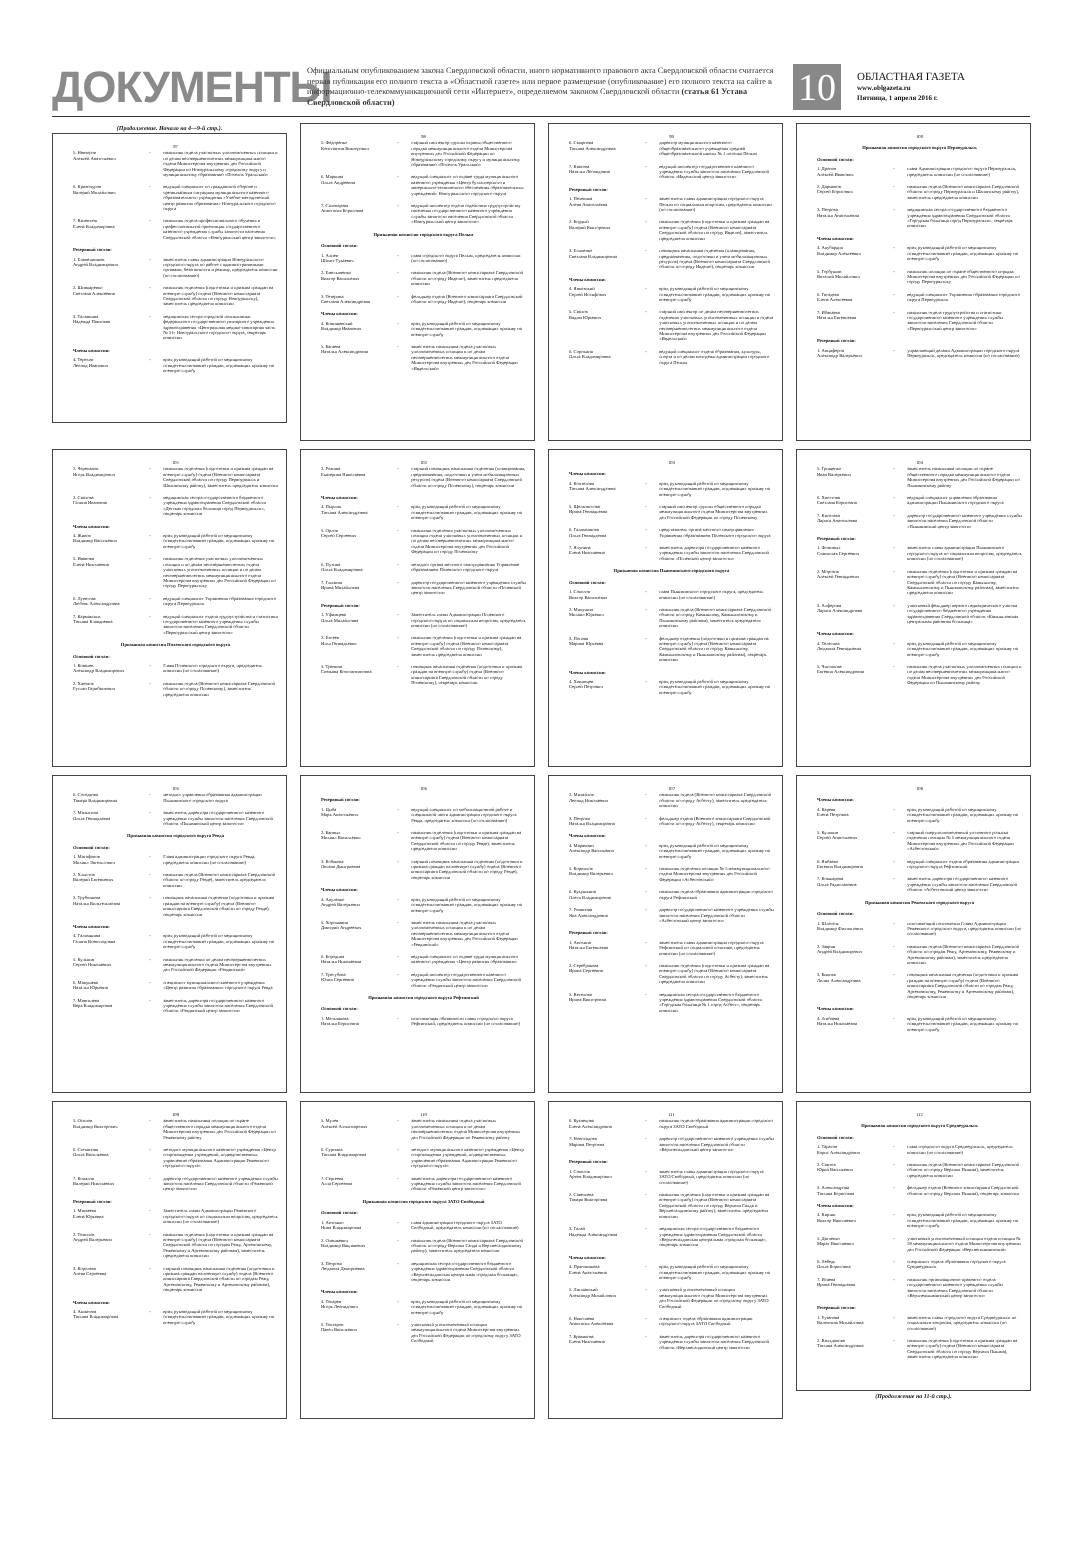ДОКУМЕНТЫ
Официальным опубликованием закона Свердловской области, иного нормативного правового акта Свердловской области считается первая публикация его полного текста в «Областной газете» или первое размещение (опубликование) его полного текста на сайте в информационно-телекоммуникационной сети «Интернет», определяемом законом Свердловской области (статья 61 Устава Свердловской области)
10
ОБЛАСТНАЯ ГАЗЕТА
www.oblgazeta.ru
Пятница, 1 апреля 2016 г.
(Продолжение. Начало на 4—9-й стр.).
97
5. Невзоров
Алексей Анатольевич
– начальник отдела участковых уполномоченных полиции и по делам несовершеннолетних межмуниципального отдела Министерства внутренних дел Российской Федерации по Новоуральскому городскому округу и муниципальному образованию «Поселок Уральский»
6. Кривочуров
Валерий Михайлович
– ведущий специалист по гражданской обороне и чрезвычайным ситуациям муниципального казенного образовательного учреждения «Учебно-методический центр развития образования» Новоуральского городского округа
7. Валентюк
Елена Владимировна
– начальник отдела профессионального обучения и профессиональной ориентации государственного казенного учреждения службы занятости населения Свердловской области «Новоуральский центр занятости»
Резервный состав:
1. Епанешников
Андрей Владимирович
– заместитель главы администрации Новоуральского городского округа по работе с административными органами, безопасности и режиму, председатель комиссии (по согласованию)
2. Шинкаренко
Светлана Алексеевна
– начальник отделения (подготовки и призыва граждан на военную службу) отдела (Военного комиссариата Свердловской области по городу Новоуральску), заместитель председателя комиссии
3. Таланкина
Надежда Павловна
– медицинская сестра городской поликлиники федерального государственного унитарного учреждения здравоохранения «Центральная медико-санитарная часть № 31» Новоуральского городского округа, секретарь комиссии
Члены комиссии:
4. Терехов
Леонид Иванович
– врач, руководящий работой по медицинскому освидетельствованию граждан, подлежащих призыву на военную службу
98
5. Федоренко
Константин Викторович
– старший инспектор группы охраны общественного порядка межмуниципального отдела Министерства внутренних дел Российской Федерации по Новоуральскому городскому округу и муниципальному образованию «Поселок Уральский»
6. Маркина
Ольга Андреевна
– ведущий специалист по охране труда муниципального казенного учреждения «Центр бухгалтерского и материально-технического обеспечения образовательных учреждений» Новоуральского городского округа
7. Саловарова
Анастасия Борисовна
– ведущий инспектор отдела содействия трудоустройству населения государственного казенного учреждения службы занятости населения Свердловской области «Новоуральский центр занятости»
Призывная комиссия городского округа Пелым
Основной состав:
1. Алиев
Шахит Тукаевич
– глава городского округа Пелым, председатель комиссии (по согласованию)
2. Емельяненко
Виктор Васильевич
– начальник отдела (Военного комиссариата Свердловской области по городу Ивделю), заместитель председателя комиссии
3. Тетерина
Светлана Александровна
– фельдшер отдела (Военного комиссариата Свердловской области по городу Ивделю), секретарь комиссии
Члены комиссии:
4. Конишевский
Владимир Иванович
– врач, руководящий работой по медицинскому освидетельствованию граждан, подлежащих призыву на военную службу
5. Багаева
Наталья Александровна
– заместитель начальника отдела участковых уполномоченных полиции и по делам несовершеннолетних межмуниципального отдела Министерства внутренних дел Российской Федерации «Ивдельский»
99
6. Смирнова
Татьяна Александровна
– директор муниципального казенного общеобразовательного учреждения средней общеобразовательной школы № 1 поселка Пелым
7. Квасова
Наталья Леонидовна
– ведущий инспектор государственного казенного учреждения службы занятости населения Свердловской области «Ивдельский центр занятости»
Резервный состав:
1. Пелевина
Алена Анатольевна
– заместитель главы администрации городского округа Пелым по социальным вопросам, председатель комиссии (по согласованию)
2. Бордый
Валерий Викторович
– начальник отделения (подготовки и призыва граждан на военную службу) отдела (Военного комиссариата Свердловской области по городу Ивделю), заместитель председателя комиссии
3. Есипенко
Светлана Владимировна
– помощник начальника отделения (планирования, предназначения, подготовки и учета мобилизационных ресурсов) отдела (Военного комиссариата Свердловской области по городу Ивделю), секретарь комиссии
Члены комиссии:
4. Янковский
Сергей Иосифович
– врач, руководящий работой по медицинскому освидетельствованию граждан, подлежащих призыву на военную службу
5. Свалов
Вадим Юрьевич
– старший инспектор по делам несовершеннолетних отделения участковых уполномоченных полиции и отдела участковых уполномоченных полиции и по делам несовершеннолетних межмуниципального отдела Министерства внутренних дел Российской Федерации «Ивдельский»
6. Сорокина
Ольга Владимировна
– ведущий специалист отдела образования, культуры, спорта и по делам молодежи администрации городского округа Пелым
100
Призывная комиссия городского округа Первоуральск
Основной состав:
1. Дронов
Алексей Иванович
– глава Администрации городского округа Первоуральск, председатель комиссии (по согласованию)
2. Дарманов
Сергей Борисович
– начальник отдела (Военного комиссариата Свердловской области по городу Первоуральск и Шалинскому району), заместитель председателя комиссии
3. Петрова
Наталья Анатольевна
– медицинская сестра государственного бюджетного учреждения здравоохранения Свердловской области «Городская больница город Первоуральск», секретарь комиссии
Члены комиссии:
4. Акубардия
Владимир Алексеевич
– врач, руководящий работой по медицинскому освидетельствованию граждан, подлежащих призыву на военную службу
5. Горбушин
Виталий Михайлович
– начальник полиции по охране общественного порядка Министерства внутренних дел Российской Федерации по городу Первоуральску
6. Гвоздева
Елена Алексеевна
– ведущий специалист Управления образования городского округа Первоуральск
7. Ибакаева
Наталья Евгеньевна
– начальник отдела трудоустройства и статистики государственного казенного учреждения службы занятости населения Свердловской области «Первоуральский центр занятости»
Резервный состав:
1. Анциферов
Александр Валерьевич
– управляющий делами Администрации городского округа Первоуральск, председатель комиссии (по согласованию)
101
2. Черепанов
Игорь Владимирович
– начальник отделения (подготовки и призыва граждан на военную службу) отдела (Военного комиссариата Свердловской области по городу Первоуральск и Шалинскому району), заместитель председателя комиссии
3. Свалова
Галина Ивановна
– медицинская сестра государственного бюджетного учреждения здравоохранения Свердловской области «Детская городская больница город Первоуральск», секретарь комиссии
Члены комиссии:
4. Живов
Владимир Васильевич
– врач, руководящий работой по медицинскому освидетельствованию граждан, подлежащих призыву на военную службу
5. Иванова
Елена Николаевна
– начальник отделения участковых уполномоченных полиции и по делам несовершеннолетних отдела участковых уполномоченных полиции и по делам несовершеннолетних межмуниципального отдела Министерства внутренних дел Российской Федерации по городу Первоуральску
6. Лунегова
Любовь Александровна
– ведущий специалист Управления образования городского округа Первоуральск
7. Кармакских
Татьяна Клавдиевна
– ведущий специалист отдела трудоустройства и статистики государственного казенного учреждения службы занятости населения Свердловской области «Первоуральский центр занятости»
Призывная комиссия Полевского городского округа
Основной состав:
1. Ковалев
Александр Владимирович
– Глава Полевского городского округа, председатель комиссии (по согласованию)
2. Хаюмов
Руслан Гарибзянович
– начальник отдела (Военного комиссариата Свердловской области по городу Полевскому), заместитель председателя комиссии
102
3. Рожина
Екатерина Николаевна
– старший помощник начальника отделения (планирования, предназначения, подготовки и учета мобилизационных ресурсов) отдела (Военного комиссариата Свердловской области по городу Полевскому), секретарь комиссии
Члены комиссии:
4. Пырлик
Татьяна Александровна
– врач, руководящий работой по медицинскому освидетельствованию граждан, подлежащих призыву на военную службу
5. Орлов
Сергей Сергеевич
– начальник отделения участковых уполномоченных полиции отдела участковых уполномоченных полиции и по делам несовершеннолетних межмуниципального отдела Министерства внутренних дел Российской Федерации по городу Полевскому
6. Путина
Ольга Владимировна
– методист органа местного самоуправления Управление образованием Полевского городского округа
7. Глызина
Ирина Михайловна
– директор государственного казенного учреждения службы занятости населения Свердловской области «Полевской центр занятости»
Резервный состав:
1. Уфимцева
Ольга Михайловна
– Заместитель главы Администрации Полевского городского округа по социальным вопросам, председатель комиссии (по согласованию)
2. Евсеев
Илья Геннадьевич
– начальник отделения (подготовки и призыва граждан на военную службу) отдела (Военного комиссариата Свердловской области по городу Полевскому), заместитель председателя комиссии
3. Тренина
Снежана Константиновна
– помощник начальника отделения (подготовки и призыва граждан на военную службу) отдела (Военного комиссариата Свердловской области по городу Полевскому), секретарь комиссии
103
Члены комиссии:
4. Коптелова
Татьяна Александровна
– врач, руководящий работой по медицинскому освидетельствованию граждан, подлежащих призыву на военную службу
5. Щелконогова
Ирина Геннадьевна
– старший инспектор группы общественного порядка межмуниципального отдела Министерства внутренних дел Российской Федерации по городу Полевскому
6. Галимзянова
Ольга Геннадьевна
– представитель органа местного самоуправления Управления образованием Полевского городского округа
7. Ялунина
Елена Николаевна
– заместитель директора государственного казенного учреждения службы занятости населения Свердловской области «Полевской центр занятости»
Призывная комиссия Пышминского городского округа
Основной состав:
1. Соколов
Виктор Васильевич
– глава Пышминского городского округа, председатель комиссии (по согласованию)
2. Микушин
Михаил Юрьевич
– начальник отдела (Военного комиссариата Свердловской области по городу Камышлову, Камышловскому и Пышминскому районам), заместитель председателя комиссии
3. Попова
Марина Юрьевна
– фельдшер отделения (подготовки и призыва граждан на военную службу) отдела (Военного комиссариата Свердловской области по городу Камышлову, Камышловскому и Пышминскому районам), секретарь комиссии
Члены комиссии:
4. Хивинцев
Сергей Петрович
– врач, руководящий работой по медицинскому освидетельствованию граждан, подлежащих призыву на военную службу
104
5. Грищенко
Иван Валерьевич
– заместитель начальника полиции по охране общественного порядка межмуниципального отдела Министерства внутренних дел Российской Федерации по Пышминскому району
6. Хвостова
Светлана Борисовна
– ведущий специалист управления образования администрации Пышминского городского округа
7. Киселева
Лариса Анатольевна
– директор государственного казенного учреждения службы занятости населения Свердловской области «Пышминский центр занятости»
Резервный состав:
1. Фоминых
Станислав Сергеевич
– заместитель главы администрации Пышминского городского округа по социальным вопросам, председатель комиссии (по согласованию)
2. Морозов
Алексей Геннадьевич
– начальник отделения (подготовки и призыва граждан на военную службу) отдела (Военного комиссариата Свердловской области по городу Камышлову, Камышловскому и Пышминскому районам), заместитель председателя комиссии
3. Алферова
Лариса Александровна
– участковый фельдшер первого педиатрического участка государственного бюджетного учреждения здравоохранения Свердловской области «Камышловская центральная районная больница»
Члены комиссии:
4. Телегина
Людмила Геннадьевна
– врач, руководящий работой по медицинскому освидетельствованию граждан, подлежащих призыву на военную службу
5. Чистякова
Евгения Александровна
– начальник отдела участковых уполномоченных полиции и по делам несовершеннолетних межмуниципального отдела Министерства внутренних дел Российской Федерации по Пышминскому району
105
6. Соседкова
Тамара Владимировна
– методист управления образования администрации Пышминского городского округа
7. Малыгина
Ольга Геннадьевна
– заместитель директора государственного казенного учреждения службы занятости населения Свердловской области «Пышминский центр занятости»
Призывная комиссия городского округа Ревда
Основной состав:
1. Матафонов
Михаил Энгельсович
– Глава администрации городского округа Ревда, председатель комиссии (по согласованию)
2. Хлыстов
Валерий Евгеньевич
– начальник отдела (Военного комиссариата Свердловской области по городу Ревде), заместитель председателя комиссии
3. Трубникова
Наталья Вильгельмовна
– помощник начальника отделения (подготовки и призыва граждан на военную службу) отдела (Военного комиссариата Свердловской области по городу Ревде), секретарь комиссии
Члены комиссии:
4. Галимшина
Галина Всеволодовна
– врач, руководящий работой по медицинскому освидетельствованию граждан, подлежащих призыву на военную службу
5. Кульпин
Сергей Николаевич
– начальник отделения по делам несовершеннолетних межмуниципального отдела Министерства внутренних дел Российской Федерации «Ревдинский»
6. Макушева
Наталья Юрьевна
– специалист муниципального казенного учреждения «Центр развития образования» городского округа Ревда
7. Мангилева
Вера Владимировна
– заместитель директора государственного казенного учреждения службы занятости населения Свердловской области «Ревдинский центр занятости»
106
Резервный состав:
1. Цыба
Марк Анатольевич
– ведущий специалист по мобилизационной работе и специальной части администрации городского округа Ревда, председатель комиссии (по согласованию)
2. Банных
Михаил Васильевич
– начальник отделения (подготовки и призыва граждан на военную службу) отдела (Военного комиссариата Свердловской области по городу Ревде), заместитель председателя комиссии
3. Кобякова
Оксана Дмитриевна
– старший помощник начальника отделения (подготовки и призыва граждан на военную службу) отдела (Военного комиссариата Свердловской области по городу Ревде), секретарь комиссии
Члены комиссии:
4. Акуленко
Андрей Валерьевич
– врач, руководящий работой по медицинскому освидетельствованию граждан, подлежащих призыву на военную службу
5. Хорошавин
Дмитрий Андреевич
– заместитель начальника отдела участковых уполномоченных полиции и по делам несовершеннолетних межмуниципального отдела Министерства внутренних дел Российской Федерации «Ревдинский»
6. Бородина
Наталья Николаевна
– ведущий специалист по охране труда муниципального казенного учреждения «Центр развития образования»
7. Трегубова
Юлия Сергеевна
– ведущий инспектор государственного казенного учреждения службы занятости населения Свердловской области «Ревдинский центр занятости»
Призывная комиссия городского округа Рефтинский
Основной состав:
1. Мельчакова
Наталья Борисовна
– исполняющая обязанности главы городского округа Рефтинский, председатель комиссии (по согласованию)
107
2. Михайлов
Леонид Николаевич
– начальник отдела (Военного комиссариата Свердловской области по городу Асбесту), заместитель председателя комиссии
3. Петрова
Наталья Владимировна
– фельдшер отдела (Военного комиссариата Свердловской области по городу Асбесту), секретарь комиссии
Члены комиссии:
4. Марамзин
Александр Васильевич
– врач, руководящий работой по медицинскому освидетельствованию граждан, подлежащих призыву на военную службу
5. Корнилов
Владимир Валерьевич
– начальник отделения полиции № 5 межмуниципального отдела Министерства внутренних дел Российской Федерации «Асбестовский»
6. Кукушкина
Олеся Владимировна
– начальник отдела образования администрации городского округа Рефтинский
7. Романова
Яна Александровна
– директор государственного казенного учреждения службы занятости населения Свердловской области «Асбестовский центр занятости»
Резервный состав:
1. Анохина
Наталья Евгеньевна
– заместитель главы администрации городского округа Рефтинский по социальной политике, председатель комиссии (по согласованию)
2. Серебрякова
Ирина Сергеевна
– начальник отделения (подготовки и призыва граждан на военную службу) отдела (Военного комиссариата Свердловской области по городу Асбесту), заместитель председателя комиссии
3. Веселова
Ирина Викторовна
– медицинская сестра государственного бюджетного учреждения здравоохранения Свердловской области «Городская больница № 1 город Асбест», секретарь комиссии
108
Члены комиссии:
4. Карева
Елена Петровна
– врач, руководящий работой по медицинскому освидетельствованию граждан, подлежащих призыву на военную службу
5. Куляпин
Сергей Анатольевич
– старший оперуполномоченный уголовного розыска отделения полиции № 5 межмуниципального отдела Министерства внутренних дел Российской Федерации «Асбестовский»
6. Яибаева
Евгения Владимировна
– ведущий специалист отдела образования администрации городского округа Рефтинский
7. Кокшарова
Ольга Радиславовна
– заместитель директора государственного казенного учреждения службы занятости населения Свердловской области «Асбестовский центр занятости»
Призывная комиссия Режевского городского округа
Основной состав:
1. Шлегель
Владимир Филиппович
– исполняющий полномочия Главы Администрации Режевского городского округа, председатель комиссии (по согласованию)
2. Заврин
Андрей Владимирович
– начальник отдела (Военного комиссариата Свердловской области по городам Режу, Артемовскому, Режевскому и Артемовскому районам), заместитель председателя комиссии
3. Быкова
Лилия Александровна
– помощник начальника отделения (подготовки и призыва граждан на военную службу) отдела (Военного комиссариата Свердловской области по городам Режу, Артемовскому, Режевскому и Артемовскому районам), секретарь комиссии
Члены комиссии:
4. Згибнева
Наталья Николаевна
– врач, руководящий работой по медицинскому освидетельствованию граждан, подлежащих призыву на военную службу
109
5. Осипов
Владимир Викторович
– заместитель начальника полиции по охране общественного порядка межмуниципального отдела Министерства внутренних дел Российской Федерации по Режевскому району
6. Степанова
Ольга Васильевна
– методист муниципального казенного учреждения «Центр сопровождения учреждений, подведомственных управлению образования Администрации Режевского городского округа»
7. Копалов
Валерий Николаевич
– директор государственного казенного учреждения службы занятости населения Свердловской области «Режевской центр занятости»
Резервный состав:
1. Матвеева
Елена Юрьевна
– Заместитель главы Администрации Режевского городского округа по социальным вопросам, председатель комиссии (по согласованию)
2. Томилов
Андрей Валерьевич
– начальник отделения (подготовки и призыва граждан на военную службу) отдела (Военного комиссариата Свердловской области по городам Режу, Артемовскому, Режевскому и Артемовскому районам), заместитель председателя комиссии
3. Королева
Алена Сергеевна
– старший помощник начальника отделения (подготовки и призыва граждан на военную службу) отдела (Военного комиссариата Свердловской области по городам Режу, Артемовскому, Режевскому и Артемовскому районам), секретарь комиссии
Члены комиссии:
4. Акматова
Татьяна Владимировна
– врач, руководящий работой по медицинскому освидетельствованию граждан, подлежащих призыву на военную службу
110
5. Мулев
Алексей Алтынсарович
– заместитель начальника отдела участковых уполномоченных полиции и по делам несовершеннолетних отдела Министерства внутренних дел Российской Федерации по Режевскому району
6. Сурнина
Татьяна Владимировна
– методист муниципального казенного учреждения «Центр сопровождения учреждений, подведомственных управлению образования Администрации Режевского городского округа»
7. Сергеева
Алла Сергеевна
– заместитель директора государственного казенного учреждения службы занятости населения Свердловской области «Режевской центр занятости»
Призывная комиссия городского округа ЗАТО Свободный
Основной состав:
1. Антошко
Нина Владимировна
– глава администрации городского округа ЗАТО Свободный, председатель комиссии (по согласованию)
2. Олешкевич
Владимир Вацлавович
– начальник отдела (Военного комиссариата Свердловской области по городу Верхняя Салда и Верхнесалдинскому району), заместитель председателя комиссии
3. Петрова
Людмила Дмитриевна
– медицинская сестра государственного бюджетного учреждения здравоохранения Свердловской области «Верхнесалдинская центральная городская больница», секретарь комиссии
Члены комиссии:
4. Токарев
Игорь Леонидович
– врач, руководящий работой по медицинскому освидетельствованию граждан, подлежащих призыву на военную службу
5. Токтаров
Павел Васильевич
– участковый уполномоченный полиции межмуниципального отдела Министерства внутренних дел Российской Федерации по городскому округу ЗАТО Свободный
111
6. Кузнецова
Елена Александровна
– начальник отдела образования администрации городского округа ЗАТО Свободный
7. Новосадова
Марина Петровна
– директор государственного казенного учреждения службы занятости населения Свердловской области «Верхнесалдинский центр занятости»
Резервный состав:
1. Соколов
Артем Владимирович
– заместитель главы администрации городского округа ЗАТО Свободный, председатель комиссии (по согласованию)
2. Савельева
Тамара Викторовна
– начальник отделения (подготовки и призыва граждан на военную службу) отдела (Военного комиссариата Свердловской области по городу Верхняя Салда и Верхнесалдинскому району), заместитель председателя комиссии
3. Галай
Надежда Александровна
– медицинская сестра государственного бюджетного учреждения здравоохранения Свердловской области «Верхнесалдинская центральная городская больница», секретарь комиссии
Члены комиссии:
4. Прянчникова
Елена Анатольевна
– врач, руководящий работой по медицинскому освидетельствованию граждан, подлежащих призыву на военную службу
5. Липчанский
Александр Михайлович
– участковый уполномоченный полиции межмуниципального отдела Министерства внутренних дел Российской Федерации по городскому округу ЗАТО Свободный
6. Николаева
Анастасия Алексеевна
– специалист отдела образования администрации городского округа ЗАТО Свободный
7. Бравикова
Елена Николаевна
– заместитель директора государственного казенного учреждения службы занятости населения Свердловской области «Верхнесалдинский центр занятости»
112
Призывная комиссия городского округа Среднеуральск
Основной состав:
1. Тарасов
Борис Александрович
– глава городского округа Среднеуральск, председатель комиссии (по согласованию)
2. Саитов
Юрий Васильевич
– начальник отдела (Военного комиссариата Свердловской области по городу Верхняя Пышма), заместитель председателя комиссии
3. Александрова
Татьяна Борисовна
– фельдшер отдела (Военного комиссариата Свердловской области по городу Верхняя Пышма), секретарь комиссии
Члены комиссии:
4. Кирши
Виктор Николаевич
– врач, руководящий работой по медицинскому освидетельствованию граждан, подлежащих призыву на военную службу
5. Датченко
Марат Николаевич
– участковый уполномоченный полиции отдела полиции № 28 межмуниципального отдела Министерства внутренних дел Российской Федерации «Верхнепышминский»
6. Лебедь
Ольга Борисовна
– специалист отдела образования городского округа Среднеуральск
7. Исаева
Ирина Геннадьевна
– начальник организационно-правового отдела государственного казенного учреждения службы занятости населения Свердловской области «Верхнепышминский центр занятости»
Резервный состав:
1. Рузанова
Валентина Михайловна
– заместитель главы городского округа Среднеуральск по социальным вопросам, председатель комиссии (по согласованию)
2. Вильданова
Татьяна Александровна
– начальник отделения (подготовки и призыва граждан на военную службу) отдела (Военного комиссариата Свердловской области по городу Верхняя Пышма), заместитель председателя комиссии
(Продолжение на 11-й стр.).